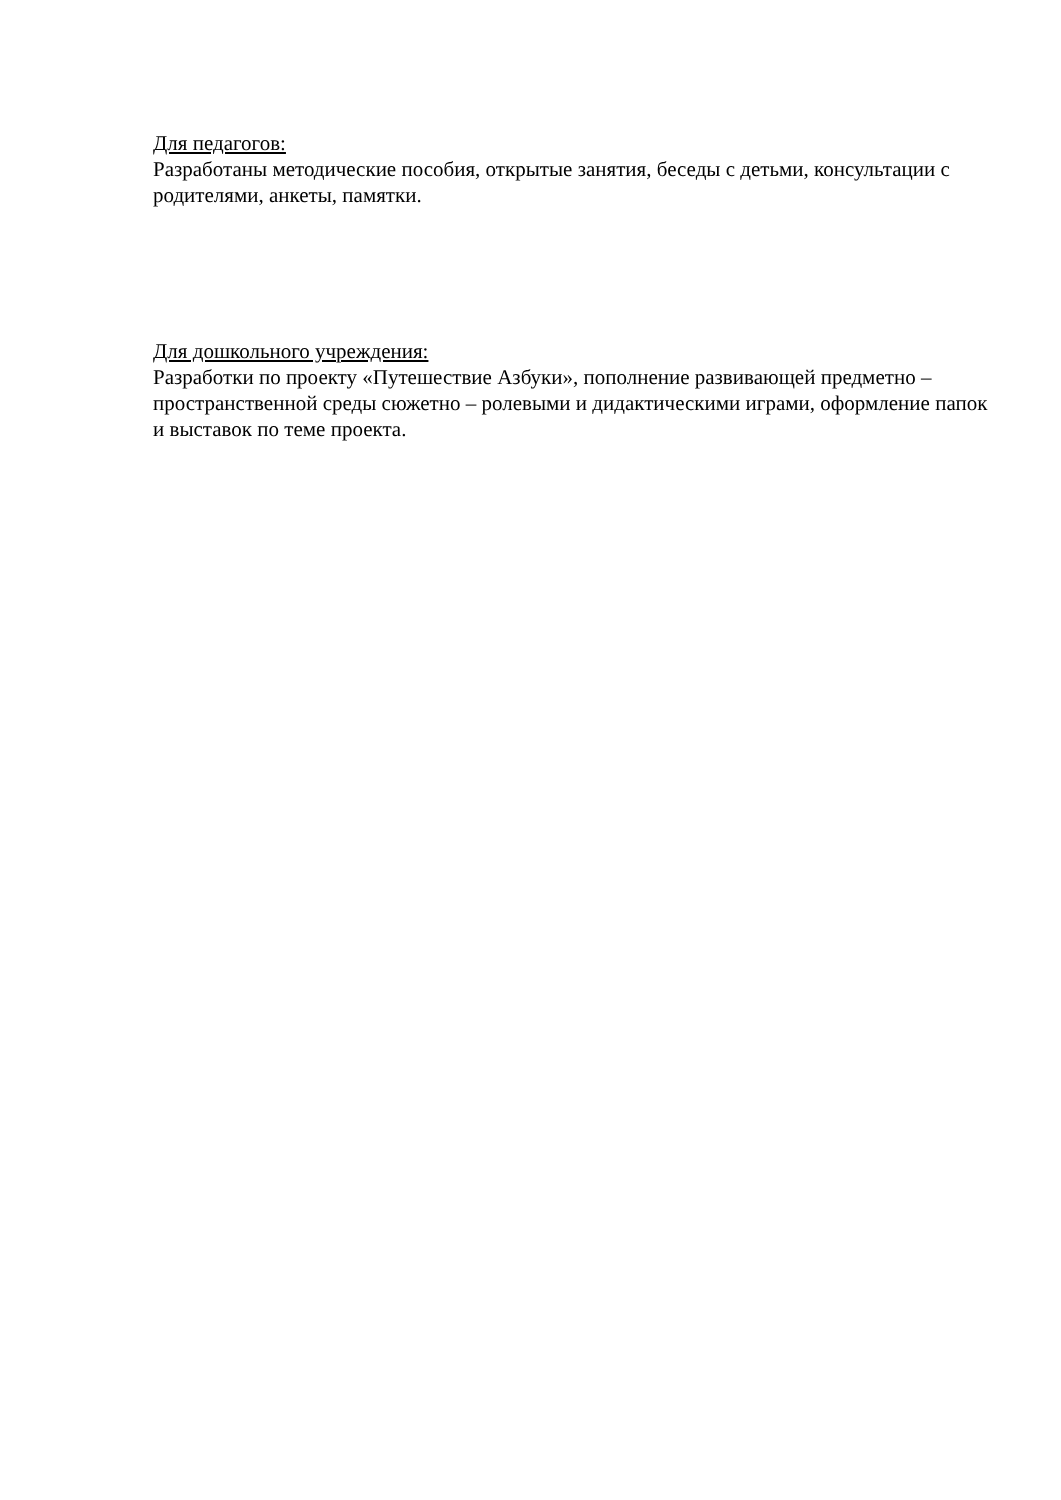Для педагогов:
Разработаны методические пособия, открытые занятия, беседы с детьми, консультации с родителями, анкеты, памятки.
Для дошкольного учреждения:
Разработки по проекту «Путешествие Азбуки», пополнение развивающей предметно – пространственной среды сюжетно – ролевыми и дидактическими играми, оформление папок и выставок по теме проекта.